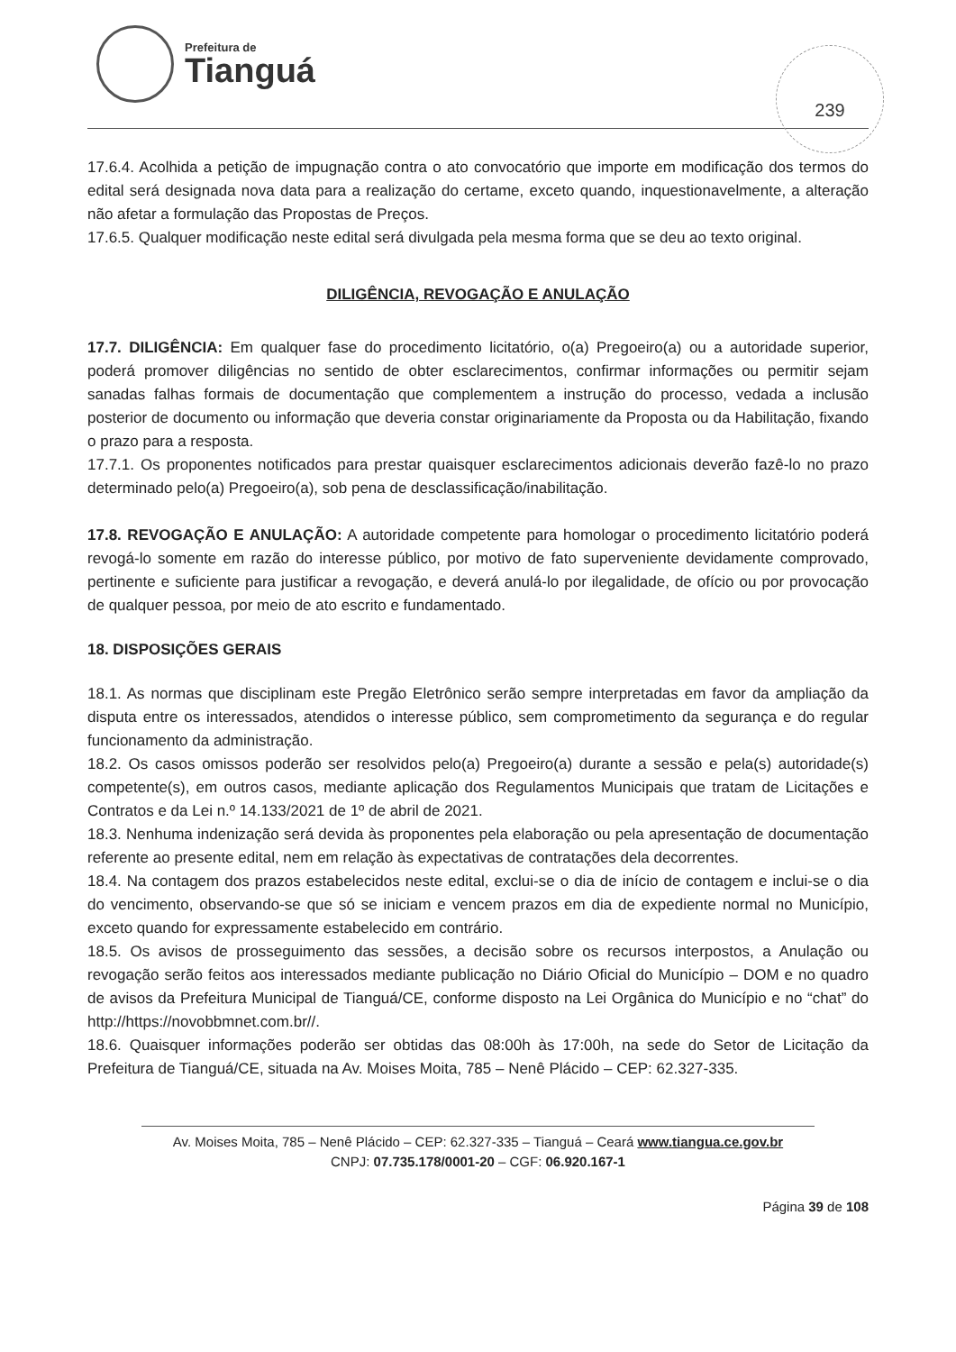Prefeitura de
Tianguá
239
17.6.4. Acolhida a petição de impugnação contra o ato convocatório que importe em modificação dos termos do edital será designada nova data para a realização do certame, exceto quando, inquestionavelmente, a alteração não afetar a formulação das Propostas de Preços.
17.6.5. Qualquer modificação neste edital será divulgada pela mesma forma que se deu ao texto original.
DILIGÊNCIA, REVOGAÇÃO E ANULAÇÃO
17.7. DILIGÊNCIA: Em qualquer fase do procedimento licitatório, o(a) Pregoeiro(a) ou a autoridade superior, poderá promover diligências no sentido de obter esclarecimentos, confirmar informações ou permitir sejam sanadas falhas formais de documentação que complementem a instrução do processo, vedada a inclusão posterior de documento ou informação que deveria constar originariamente da Proposta ou da Habilitação, fixando o prazo para a resposta.
17.7.1. Os proponentes notificados para prestar quaisquer esclarecimentos adicionais deverão fazê-lo no prazo determinado pelo(a) Pregoeiro(a), sob pena de desclassificação/inabilitação.
17.8. REVOGAÇÃO E ANULAÇÃO: A autoridade competente para homologar o procedimento licitatório poderá revogá-lo somente em razão do interesse público, por motivo de fato superveniente devidamente comprovado, pertinente e suficiente para justificar a revogação, e deverá anulá-lo por ilegalidade, de ofício ou por provocação de qualquer pessoa, por meio de ato escrito e fundamentado.
18. DISPOSIÇÕES GERAIS
18.1. As normas que disciplinam este Pregão Eletrônico serão sempre interpretadas em favor da ampliação da disputa entre os interessados, atendidos o interesse público, sem comprometimento da segurança e do regular funcionamento da administração.
18.2. Os casos omissos poderão ser resolvidos pelo(a) Pregoeiro(a) durante a sessão e pela(s) autoridade(s) competente(s), em outros casos, mediante aplicação dos Regulamentos Municipais que tratam de Licitações e Contratos e da Lei n.º 14.133/2021 de 1º de abril de 2021.
18.3. Nenhuma indenização será devida às proponentes pela elaboração ou pela apresentação de documentação referente ao presente edital, nem em relação às expectativas de contratações dela decorrentes.
18.4. Na contagem dos prazos estabelecidos neste edital, exclui-se o dia de início de contagem e inclui-se o dia do vencimento, observando-se que só se iniciam e vencem prazos em dia de expediente normal no Município, exceto quando for expressamente estabelecido em contrário.
18.5. Os avisos de prosseguimento das sessões, a decisão sobre os recursos interpostos, a Anulação ou revogação serão feitos aos interessados mediante publicação no Diário Oficial do Município – DOM e no quadro de avisos da Prefeitura Municipal de Tianguá/CE, conforme disposto na Lei Orgânica do Município e no “chat” do http://https://novobbmnet.com.br//.
18.6. Quaisquer informações poderão ser obtidas das 08:00h às 17:00h, na sede do Setor de Licitação da Prefeitura de Tianguá/CE, situada na Av. Moises Moita, 785 – Nenê Plácido – CEP: 62.327-335.
Av. Moises Moita, 785 – Nenê Plácido – CEP: 62.327-335 – Tianguá – Ceará www.tiangua.ce.gov.br
CNPJ: 07.735.178/0001-20 – CGF: 06.920.167-1
Página 39 de 108